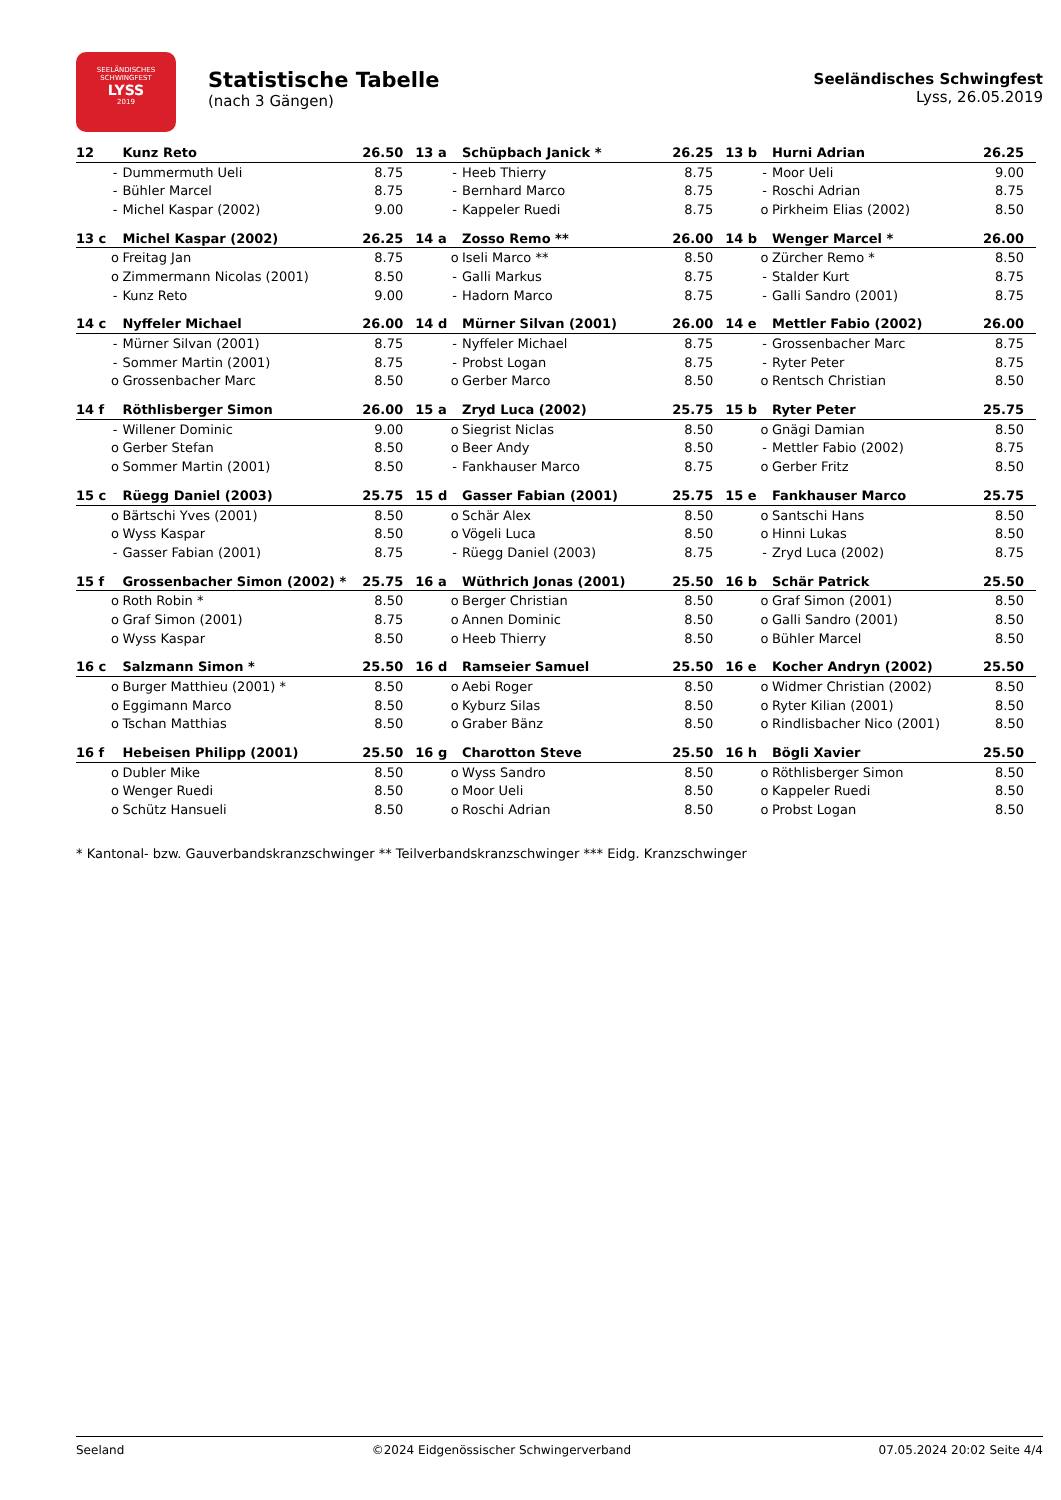SEELÄNDISCHES SCHWINGFEST
LYSS
2019
Statistische Tabelle
(nach 3 Gängen)
Seeländisches Schwingfest
Lyss, 26.05.2019
| 12 | | Kunz Reto | 26.50 | 13 a | | Schüpbach Janick * | 26.25 | 13 b | | Hurni Adrian | 26.25 |
| | - | Dummermuth Ueli | 8.75 | | - | Heeb Thierry | 8.75 | | - | Moor Ueli | 9.00 |
| | - | Bühler Marcel | 8.75 | | - | Bernhard Marco | 8.75 | | - | Roschi Adrian | 8.75 |
| | - | Michel Kaspar (2002) | 9.00 | | - | Kappeler Ruedi | 8.75 | | o | Pirkheim Elias (2002) | 8.50 |
| 13 c | | Michel Kaspar (2002) | 26.25 | 14 a | | Zosso Remo ** | 26.00 | 14 b | | Wenger Marcel * | 26.00 |
| | o | Freitag Jan | 8.75 | | o | Iseli Marco ** | 8.50 | | o | Zürcher Remo * | 8.50 |
| | o | Zimmermann Nicolas (2001) | 8.50 | | - | Galli Markus | 8.75 | | - | Stalder Kurt | 8.75 |
| | - | Kunz Reto | 9.00 | | - | Hadorn Marco | 8.75 | | - | Galli Sandro (2001) | 8.75 |
| 14 c | | Nyffeler Michael | 26.00 | 14 d | | Mürner Silvan (2001) | 26.00 | 14 e | | Mettler Fabio (2002) | 26.00 |
| | - | Mürner Silvan (2001) | 8.75 | | - | Nyffeler Michael | 8.75 | | - | Grossenbacher Marc | 8.75 |
| | - | Sommer Martin (2001) | 8.75 | | - | Probst Logan | 8.75 | | - | Ryter Peter | 8.75 |
| | o | Grossenbacher Marc | 8.50 | | o | Gerber Marco | 8.50 | | o | Rentsch Christian | 8.50 |
| 14 f | | Röthlisberger Simon | 26.00 | 15 a | | Zryd Luca (2002) | 25.75 | 15 b | | Ryter Peter | 25.75 |
| | - | Willener Dominic | 9.00 | | o | Siegrist Niclas | 8.50 | | o | Gnägi Damian | 8.50 |
| | o | Gerber Stefan | 8.50 | | o | Beer Andy | 8.50 | | - | Mettler Fabio (2002) | 8.75 |
| | o | Sommer Martin (2001) | 8.50 | | - | Fankhauser Marco | 8.75 | | o | Gerber Fritz | 8.50 |
| 15 c | | Rüegg Daniel (2003) | 25.75 | 15 d | | Gasser Fabian (2001) | 25.75 | 15 e | | Fankhauser Marco | 25.75 |
| | o | Bärtschi Yves (2001) | 8.50 | | o | Schär Alex | 8.50 | | o | Santschi Hans | 8.50 |
| | o | Wyss Kaspar | 8.50 | | o | Vögeli Luca | 8.50 | | o | Hinni Lukas | 8.50 |
| | - | Gasser Fabian (2001) | 8.75 | | - | Rüegg Daniel (2003) | 8.75 | | - | Zryd Luca (2002) | 8.75 |
| 15 f | | Grossenbacher Simon (2002) * | 25.75 | 16 a | | Wüthrich Jonas (2001) | 25.50 | 16 b | | Schär Patrick | 25.50 |
| | o | Roth Robin * | 8.50 | | o | Berger Christian | 8.50 | | o | Graf Simon (2001) | 8.50 |
| | o | Graf Simon (2001) | 8.75 | | o | Annen Dominic | 8.50 | | o | Galli Sandro (2001) | 8.50 |
| | o | Wyss Kaspar | 8.50 | | o | Heeb Thierry | 8.50 | | o | Bühler Marcel | 8.50 |
| 16 c | | Salzmann Simon * | 25.50 | 16 d | | Ramseier Samuel | 25.50 | 16 e | | Kocher Andryn (2002) | 25.50 |
| | o | Burger Matthieu (2001) * | 8.50 | | o | Aebi Roger | 8.50 | | o | Widmer Christian (2002) | 8.50 |
| | o | Eggimann Marco | 8.50 | | o | Kyburz Silas | 8.50 | | o | Ryter Kilian (2001) | 8.50 |
| | o | Tschan Matthias | 8.50 | | o | Graber Bänz | 8.50 | | o | Rindlisbacher Nico (2001) | 8.50 |
| 16 f | | Hebeisen Philipp (2001) | 25.50 | 16 g | | Charotton Steve | 25.50 | 16 h | | Bögli Xavier | 25.50 |
| | o | Dubler Mike | 8.50 | | o | Wyss Sandro | 8.50 | | o | Röthlisberger Simon | 8.50 |
| | o | Wenger Ruedi | 8.50 | | o | Moor Ueli | 8.50 | | o | Kappeler Ruedi | 8.50 |
| | o | Schütz Hansueli | 8.50 | | o | Roschi Adrian | 8.50 | | o | Probst Logan | 8.50 |
* Kantonal- bzw. Gauverbandskranzschwinger ** Teilverbandskranzschwinger *** Eidg. Kranzschwinger
Seeland ©2024 Eidgenössischer Schwingerverband 07.05.2024 20:02 Seite 4/4